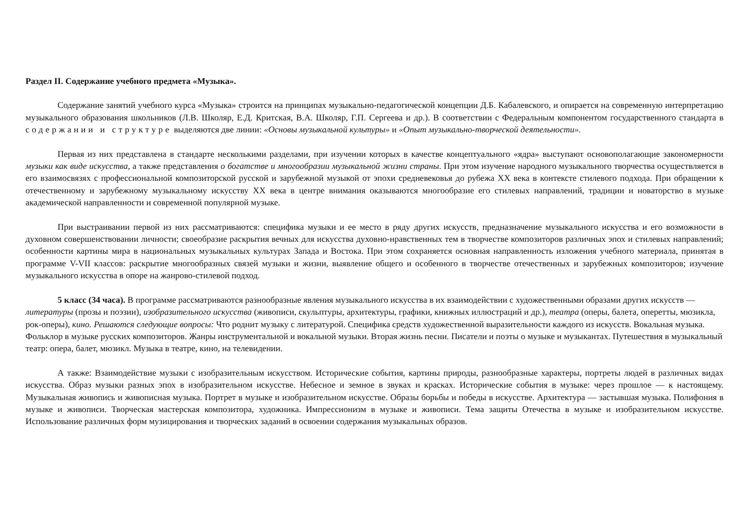Раздел II. Содержание учебного предмета «Музыка».
Содержание занятий учебного курса «Музыка» строится на принципах музыкально-педагогической концепции Д.Б. Кабалевского, и опирается на современную интерпретацию музыкального образования школьников (Л.В. Школяр, Е.Д. Критская, В.А. Школяр, Г.П. Сергеева и др.). В соответствии с Федеральным компонентом государственного стандарта в содержании и структуре выделяются две линии: «Основы музыкальной культуры» и «Опыт музыкально-творческой деятельности».
Первая из них представлена в стандарте несколькими разделами, при изучении которых в качестве концептуального «ядра» выступают основополагающие закономерности музыки как виде искусства, а также представления о богатстве и многообразии музыкальной жизни страны. При этом изучение народного музыкального творчества осуществляется в его взаимосвязях с профессиональной композиторской русской и зарубежной музыкой от эпохи средневековья до рубежа XX века в контексте стилевого подхода. При обращении к отечественному и зарубежному музыкальному искусству XX века в центре внимания оказываются многообразие его стилевых направлений, традиции и новаторство в музыке академической направленности и современной популярной музыке.
При выстраивании первой из них рассматриваются: специфика музыки и ее место в ряду других искусств, предназначение музыкального искусства и его возможности в духовном совершенствовании личности; своеобразие раскрытия вечных для искусства духовно-нравственных тем в творчестве композиторов различных эпох и стилевых направлений; особенности картины мира в национальных музыкальных культурах Запада и Востока. При этом сохраняется основная направленность изложения учебного материала, принятая в программе V-VII классов: раскрытие многообразных связей музыки и жизни, выявление общего и особенного в творчестве отечественных и зарубежных композиторов; изучение музыкального искусства в опоре на жанрово-стилевой подход.
5 класс (34 часа). В программе рассматриваются разнообразные явления музыкального искусства в их взаимодействии с художественными образами других искусств — литературы (прозы и поэзии), изобразительного искусства (живописи, скульптуры, архитектуры, графики, книжных иллюстраций и др.), театра (оперы, балета, оперетты, мюзикла, рок-оперы), кино. Решаются следующие вопросы: Что роднит музыку с литературой. Специфика средств художественной выразительности каждого из искусств. Вокальная музыка. Фольклор в музыке русских композиторов. Жанры инструментальной и вокальной музыки. Вторая жизнь песни. Писатели и поэты о музыке и музыкантах. Путешествия в музыкальный театр: опера, балет, мюзикл. Музыка в театре, кино, на телевидении.
А также: Взаимодействие музыки с изобразительным искусством. Исторические события, картины природы, разнообразные характеры, портреты людей в различных видах искусства. Образ музыки разных эпох в изобразительном искусстве. Небесное и земное в звуках и красках. Исторические события в музыке: через прошлое — к настоящему. Музыкальная живопись и живописная музыка. Портрет в музыке и изобразительном искусстве. Образы борьбы и победы в искусстве. Архитектура — застывшая музыка. Полифония в музыке и живописи. Творческая мастерская композитора, художника. Импрессионизм в музыке и живописи. Тема защиты Отечества в музыке и изобразительном искусстве. Использование различных форм музицирования и творческих заданий в освоении содержания музыкальных образов.